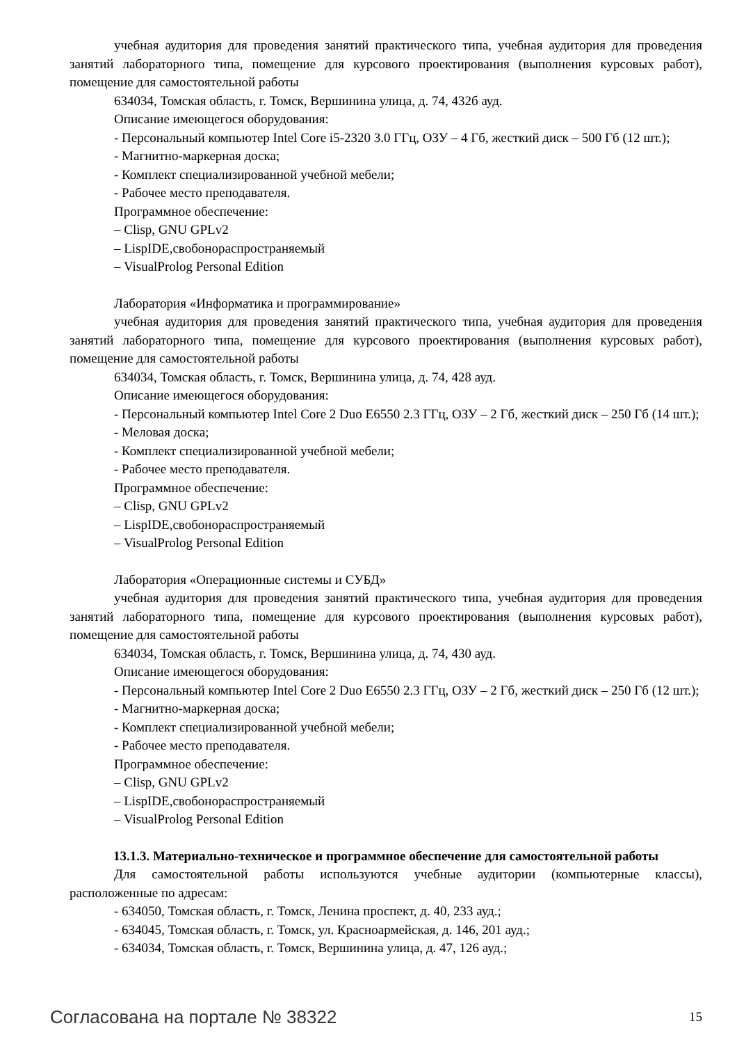учебная аудитория для проведения занятий практического типа, учебная аудитория для проведения занятий лабораторного типа, помещение для курсового проектирования (выполнения курсовых работ), помещение для самостоятельной работы
634034, Томская область, г. Томск, Вершинина улица, д. 74, 432б ауд.
Описание имеющегося оборудования:
- Персональный компьютер Intel Core i5-2320 3.0 ГГц, ОЗУ – 4 Гб, жесткий диск – 500 Гб (12 шт.);
- Магнитно-маркерная доска;
- Комплект специализированной учебной мебели;
- Рабочее место преподавателя.
Программное обеспечение:
– Clisp, GNU GPLv2
– LispIDE,свобонораспространяемый
– VisualProlog Personal Edition
Лаборатория «Информатика и программирование»
учебная аудитория для проведения занятий практического типа, учебная аудитория для проведения занятий лабораторного типа, помещение для курсового проектирования (выполнения курсовых работ), помещение для самостоятельной работы
634034, Томская область, г. Томск, Вершинина улица, д. 74, 428 ауд.
Описание имеющегося оборудования:
- Персональный компьютер Intel Core 2 Duo E6550 2.3 ГГц, ОЗУ – 2 Гб, жесткий диск – 250 Гб (14 шт.);
- Меловая доска;
- Комплект специализированной учебной мебели;
- Рабочее место преподавателя.
Программное обеспечение:
– Clisp, GNU GPLv2
– LispIDE,свобонораспространяемый
– VisualProlog Personal Edition
Лаборатория «Операционные системы и СУБД»
учебная аудитория для проведения занятий практического типа, учебная аудитория для проведения занятий лабораторного типа, помещение для курсового проектирования (выполнения курсовых работ), помещение для самостоятельной работы
634034, Томская область, г. Томск, Вершинина улица, д. 74, 430 ауд.
Описание имеющегося оборудования:
- Персональный компьютер Intel Core 2 Duo E6550 2.3 ГГц, ОЗУ – 2 Гб, жесткий диск – 250 Гб (12 шт.);
- Магнитно-маркерная доска;
- Комплект специализированной учебной мебели;
- Рабочее место преподавателя.
Программное обеспечение:
– Clisp, GNU GPLv2
– LispIDE,свобонораспространяемый
– VisualProlog Personal Edition
13.1.3. Материально-техническое и программное обеспечение для самостоятельной работы
Для самостоятельной работы используются учебные аудитории (компьютерные классы), расположенные по адресам:
- 634050, Томская область, г. Томск, Ленина проспект, д. 40, 233 ауд.;
- 634045, Томская область, г. Томск, ул. Красноармейская, д. 146, 201 ауд.;
- 634034, Томская область, г. Томск, Вершинина улица, д. 47, 126 ауд.;
Согласована на портале № 38322 15